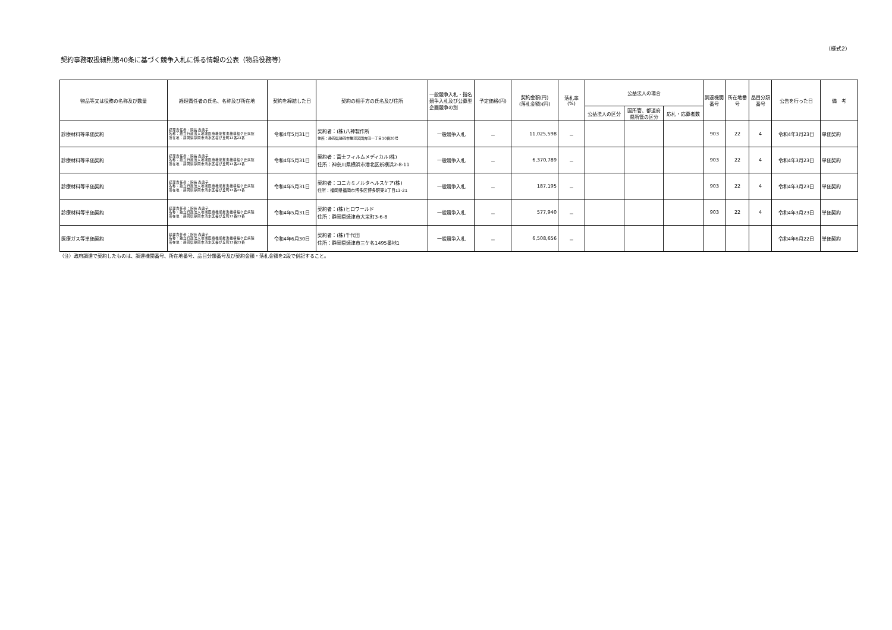（様式2）
契約事務取扱細則第40条に基づく競争入札に係る情報の公表（物品役務等）
| 物品等又は役務の名称及び数量 | 経理責任者の氏名、名称及び所在地 | 契約を締結した日 | 契約の相手方の氏名及び住所 | 一般競争入札・指名競争入札及び公募型企画競争の別 | 予定価格(円) | 契約金額(円) (落札金額)(円) | 落札率 (%) | 公益法人の場合 | | | 調達機関番号 | 所在地番号 | 品目分類番号 | 公告を行った日 | 備 考 |
| --- | --- | --- | --- | --- | --- | --- | --- | --- | --- | --- | --- | --- | --- | --- | --- |
| | | | | | | | | 公益法人の区分 | 国所管、都道府県所管の区分 | 応札・応募者数 | | | | | |
| 診療材料等単価契約 | 経理責任者：院長 森典子 名称：独立行政法人地域医療機能推進機構桜ケ丘病院 所在地：静岡県静岡市清水区桜が丘町13番23番 | 令和4年5月31日 | 契約者：(株)八神製作所 住所：静岡県静岡市駿河区国吉田一丁目10番20号 | 一般競争入札 | － | 11,025,598 | － | | | | 903 | 22 | 4 | 令和4年3月23日 | 単価契約 |
| 診療材料等単価契約 | 経理責任者：院長 森典子 名称：独立行政法人地域医療機能推進機構桜ケ丘病院 所在地：静岡県静岡市清水区桜が丘町13番23番 | 令和4年5月31日 | 契約者：富士フィルムメディカル(株) 住所：神奈川県横浜市港北区新横浜2-8-11 | 一般競争入札 | － | 6,370,789 | － | | | | 903 | 22 | 4 | 令和4年3月23日 | 単価契約 |
| 診療材料等単価契約 | 経理責任者：院長 森典子 名称：独立行政法人地域医療機能推進機構桜ケ丘病院 所在地：静岡県静岡市清水区桜が丘町13番23番 | 令和4年5月31日 | 契約者：コニカミノルタヘルスケア(株) 住所：福岡県福岡市博多区博多駅東3丁目13-21 | 一般競争入札 | － | 187,195 | － | | | | 903 | 22 | 4 | 令和4年3月23日 | 単価契約 |
| 診療材料等単価契約 | 経理責任者：院長 森典子 名称：独立行政法人地域医療機能推進機構桜ケ丘病院 所在地：静岡県静岡市清水区桜が丘町13番23番 | 令和4年5月31日 | 契約者：(株)ヒロワールド 住所：静岡県焼津市大栄町3-6-8 | 一般競争入札 | － | 577,940 | － | | | | 903 | 22 | 4 | 令和4年3月23日 | 単価契約 |
| 医療ガス等単価契約 | 経理責任者：院長 森典子 名称：独立行政法人地域医療機能推進機構桜ケ丘病院 所在地：静岡県静岡市清水区桜が丘町13番23番 | 令和4年6月30日 | 契約者：(株)千代田 住所：静岡県焼津市三ケ名1495番地1 | 一般競争入札 | － | 6,508,656 | － | | | | | | | 令和4年6月22日 | 単価契約 |
（注）政府調達で契約したものは、調達機関番号、所在地番号、品目分類番号及び契約金額・落札金額を2段で併記すること。